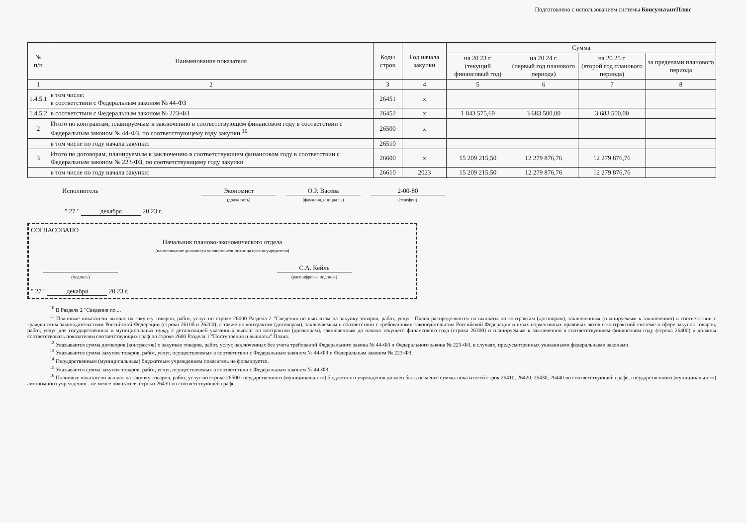Подготовлено с использованием системы КонсультантПлюс
| № п/п | Наименование показателя | Коды строк | Год начала закупки | Сумма | | | |
| --- | --- | --- | --- | --- | --- | --- | --- |
| | | | | на 20 23 г. (текущий финансовый год) | на 20 24 г. (первый год планового периода) | на 20 25 г. (второй год планового периода) | за пределами планового периода |
| 1 | 2 | 3 | 4 | 5 | 6 | 7 | 8 |
| 1.4.5.1 | в том числе: в соответствии с Федеральным законом № 44-ФЗ | 26451 | х | | | | |
| 1.4.5.2 | в соответствии с Федеральным законом № 223-ФЗ | 26452 | х | 1 843 575,69 | 3 683 500,00 | 3 683 500,00 | |
| 2 | Итого по контрактам, планируемым к заключению в соответствующем финансовом году в соответствии с Федеральным законом № 44-ФЗ, по соответствующему году закупки <sup>16</sup> | 26500 | х | | | | |
| | в том числе по году начала закупки: | 26510 | | | | | |
| 3 | Итого по договорам, планируемым к заключению в соответствующем финансовом году в соответствии с Федеральным законом № 223-ФЗ, по соответствующему году закупки | 26600 | х | 15 209 215,50 | 12 279 876,76 | 12 279 876,76 | |
| | в том числе по году начала закупки: | 26610 | 2023 | 15 209 215,50 | 12 279 876,76 | 12 279 876,76 | |
Исполнитель Экономист
(должность)
О.Р. Васёва
(фамилия, инициалы)
2-00-80
(телефон)
" 27 " декабря 20 23 г.
СОГЛАСОВАНО
Начальник планово-экономического отдела
(наименование должности уполномоченного лица органа-учредителя)
(подпись)
С.А. Кейль
(расшифровка подписи)
" 27 " декабря 20 23 г.
<sup>10</sup> В Разделе 2 "Сведения по ...
<sup>11</sup> Плановые показатели выплат на закупку товаров, работ, услуг по строке 26000 Раздела 2 "Сведения по выплатам на закупку товаров, работ, услуг" Плана распределяются на выплаты по контрактам (договорам), заключенным (планируемым к заключению) в соответствии с гражданским законодательством Российской Федерации (строки 26100 и 26200), а также по контрактам (договорам), заключаемым в соответствии с требованиями законодательства Российской Федерации и иных нормативных правовых актов о контрактной системе в сфере закупок товаров, работ, услуг для государственных и муниципальных нужд, с детализацией указанных выплат по контрактам (договорам), заключенным до начала текущего финансового года (строка 26300) и планируемым к заключению в соответствующем финансовом году (строка 26400) и должны соответствовать показателям соответствующих граф по строке 2600 Раздела 1 "Поступления и выплаты" Плана.
<sup>12</sup> Указывается сумма договоров (контрактов) о закупках товаров, работ, услуг, заключенных без учета требований Федерального закона № 44-ФЗ и Федерального закона № 223-ФЗ, в случаях, предусмотренных указанными федеральными законами.
<sup>13</sup> Указывается сумма закупок товаров, работ, услуг, осуществляемых в соответствии с Федеральным законом № 44-ФЗ и Федеральным законом № 223-ФЗ.
<sup>14</sup> Государственным (муниципальным) бюджетным учреждением показатель не формируется.
<sup>15</sup> Указывается сумма закупок товаров, работ, услуг, осуществляемых в соответствии с Федеральным законом № 44-ФЗ.
<sup>16</sup> Плановые показатели выплат на закупку товаров, работ, услуг по строке 26500 государственного (муниципального) бюджетного учреждения должен быть не менее суммы показателей строк 26410, 26420, 26430, 26440 по соответствующей графе, государственного (муниципального) автономного учреждения - не менее показателя строки 26430 по соответствующей графе.